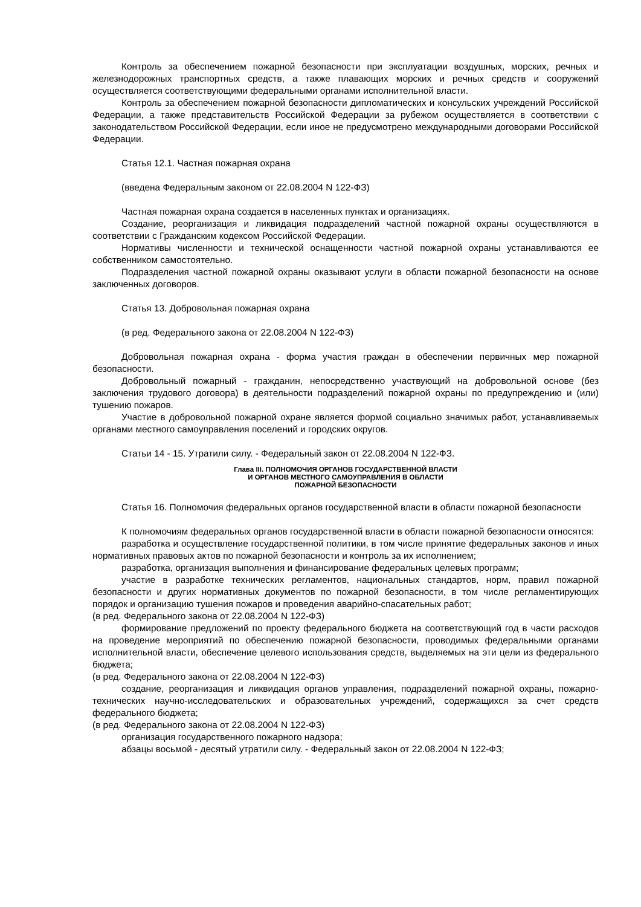Контроль за обеспечением пожарной безопасности при эксплуатации воздушных, морских, речных и железнодорожных транспортных средств, а также плавающих морских и речных средств и сооружений осуществляется соответствующими федеральными органами исполнительной власти.
Контроль за обеспечением пожарной безопасности дипломатических и консульских учреждений Российской Федерации, а также представительств Российской Федерации за рубежом осуществляется в соответствии с законодательством Российской Федерации, если иное не предусмотрено международными договорами Российской Федерации.
Статья 12.1. Частная пожарная охрана
(введена Федеральным законом от 22.08.2004 N 122-ФЗ)
Частная пожарная охрана создается в населенных пунктах и организациях.
Создание, реорганизация и ликвидация подразделений частной пожарной охраны осуществляются в соответствии с Гражданским кодексом Российской Федерации.
Нормативы численности и технической оснащенности частной пожарной охраны устанавливаются ее собственником самостоятельно.
Подразделения частной пожарной охраны оказывают услуги в области пожарной безопасности на основе заключенных договоров.
Статья 13. Добровольная пожарная охрана
(в ред. Федерального закона от 22.08.2004 N 122-ФЗ)
Добровольная пожарная охрана - форма участия граждан в обеспечении первичных мер пожарной безопасности.
Добровольный пожарный - гражданин, непосредственно участвующий на добровольной основе (без заключения трудового договора) в деятельности подразделений пожарной охраны по предупреждению и (или) тушению пожаров.
Участие в добровольной пожарной охране является формой социально значимых работ, устанавливаемых органами местного самоуправления поселений и городских округов.
Статьи 14 - 15. Утратили силу. - Федеральный закон от 22.08.2004 N 122-ФЗ.
Глава III. ПОЛНОМОЧИЯ ОРГАНОВ ГОСУДАРСТВЕННОЙ ВЛАСТИ
И ОРГАНОВ МЕСТНОГО САМОУПРАВЛЕНИЯ В ОБЛАСТИ
ПОЖАРНОЙ БЕЗОПАСНОСТИ
Статья 16. Полномочия федеральных органов государственной власти в области пожарной безопасности
К полномочиям федеральных органов государственной власти в области пожарной безопасности относятся:
разработка и осуществление государственной политики, в том числе принятие федеральных законов и иных нормативных правовых актов по пожарной безопасности и контроль за их исполнением;
разработка, организация выполнения и финансирование федеральных целевых программ;
участие в разработке технических регламентов, национальных стандартов, норм, правил пожарной безопасности и других нормативных документов по пожарной безопасности, в том числе регламентирующих порядок и организацию тушения пожаров и проведения аварийно-спасательных работ;
(в ред. Федерального закона от 22.08.2004 N 122-ФЗ)
формирование предложений по проекту федерального бюджета на соответствующий год в части расходов на проведение мероприятий по обеспечению пожарной безопасности, проводимых федеральными органами исполнительной власти, обеспечение целевого использования средств, выделяемых на эти цели из федерального бюджета;
(в ред. Федерального закона от 22.08.2004 N 122-ФЗ)
создание, реорганизация и ликвидация органов управления, подразделений пожарной охраны, пожарно-технических научно-исследовательских и образовательных учреждений, содержащихся за счет средств федерального бюджета;
(в ред. Федерального закона от 22.08.2004 N 122-ФЗ)
организация государственного пожарного надзора;
абзацы восьмой - десятый утратили силу. - Федеральный закон от 22.08.2004 N 122-ФЗ;